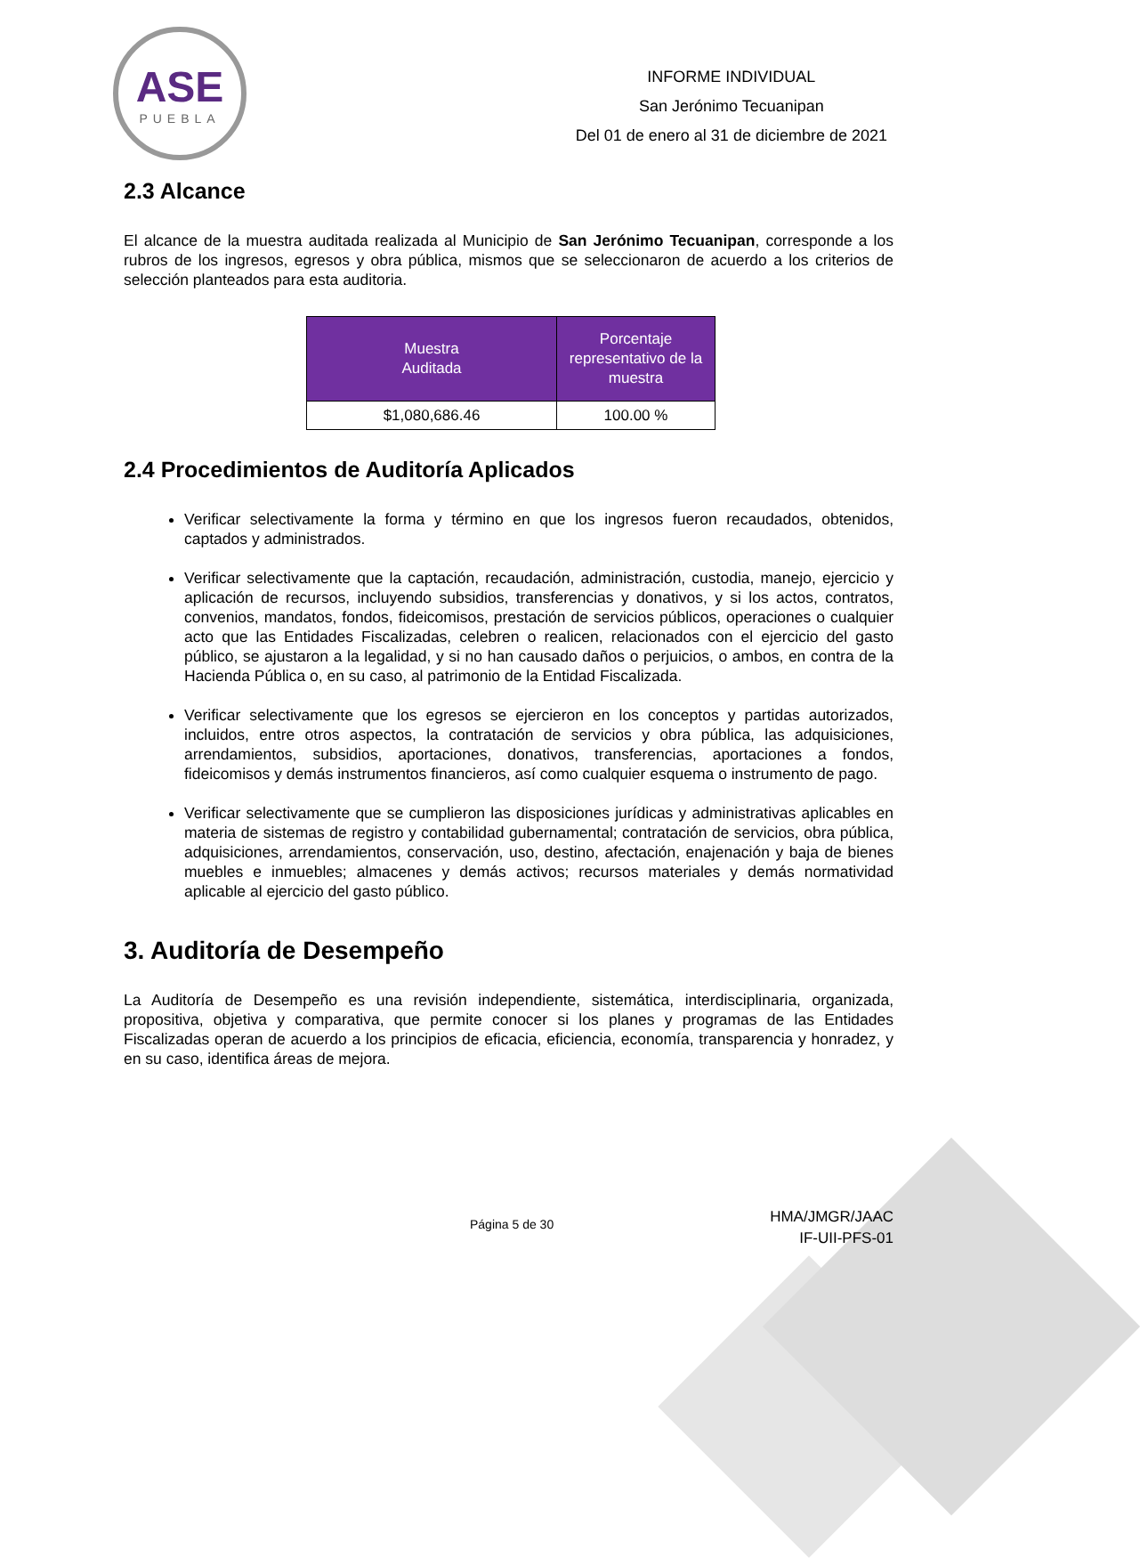ASE
PUEBLA
INFORME INDIVIDUAL
San Jerónimo Tecuanipan
Del 01 de enero al 31 de diciembre de 2021
2.3 Alcance
El alcance de la muestra auditada realizada al Municipio de San Jerónimo Tecuanipan, corresponde a los rubros de los ingresos, egresos y obra pública, mismos que se seleccionaron de acuerdo a los criterios de selección planteados para esta auditoria.
| Muestra Auditada | Porcentaje representativo de la muestra |
| --- | --- |
| $1,080,686.46 | 100.00 % |
2.4 Procedimientos de Auditoría Aplicados
Verificar selectivamente la forma y término en que los ingresos fueron recaudados, obtenidos, captados y administrados.
Verificar selectivamente que la captación, recaudación, administración, custodia, manejo, ejercicio y aplicación de recursos, incluyendo subsidios, transferencias y donativos, y si los actos, contratos, convenios, mandatos, fondos, fideicomisos, prestación de servicios públicos, operaciones o cualquier acto que las Entidades Fiscalizadas, celebren o realicen, relacionados con el ejercicio del gasto público, se ajustaron a la legalidad, y si no han causado daños o perjuicios, o ambos, en contra de la Hacienda Pública o, en su caso, al patrimonio de la Entidad Fiscalizada.
Verificar selectivamente que los egresos se ejercieron en los conceptos y partidas autorizados, incluidos, entre otros aspectos, la contratación de servicios y obra pública, las adquisiciones, arrendamientos, subsidios, aportaciones, donativos, transferencias, aportaciones a fondos, fideicomisos y demás instrumentos financieros, así como cualquier esquema o instrumento de pago.
Verificar selectivamente que se cumplieron las disposiciones jurídicas y administrativas aplicables en materia de sistemas de registro y contabilidad gubernamental; contratación de servicios, obra pública, adquisiciones, arrendamientos, conservación, uso, destino, afectación, enajenación y baja de bienes muebles e inmuebles; almacenes y demás activos; recursos materiales y demás normatividad aplicable al ejercicio del gasto público.
3. Auditoría de Desempeño
La Auditoría de Desempeño es una revisión independiente, sistemática, interdisciplinaria, organizada, propositiva, objetiva y comparativa, que permite conocer si los planes y programas de las Entidades Fiscalizadas operan de acuerdo a los principios de eficacia, eficiencia, economía, transparencia y honradez, y en su caso, identifica áreas de mejora.
Página 5 de 30
HMA/JMGR/JAAC
IF-UII-PFS-01